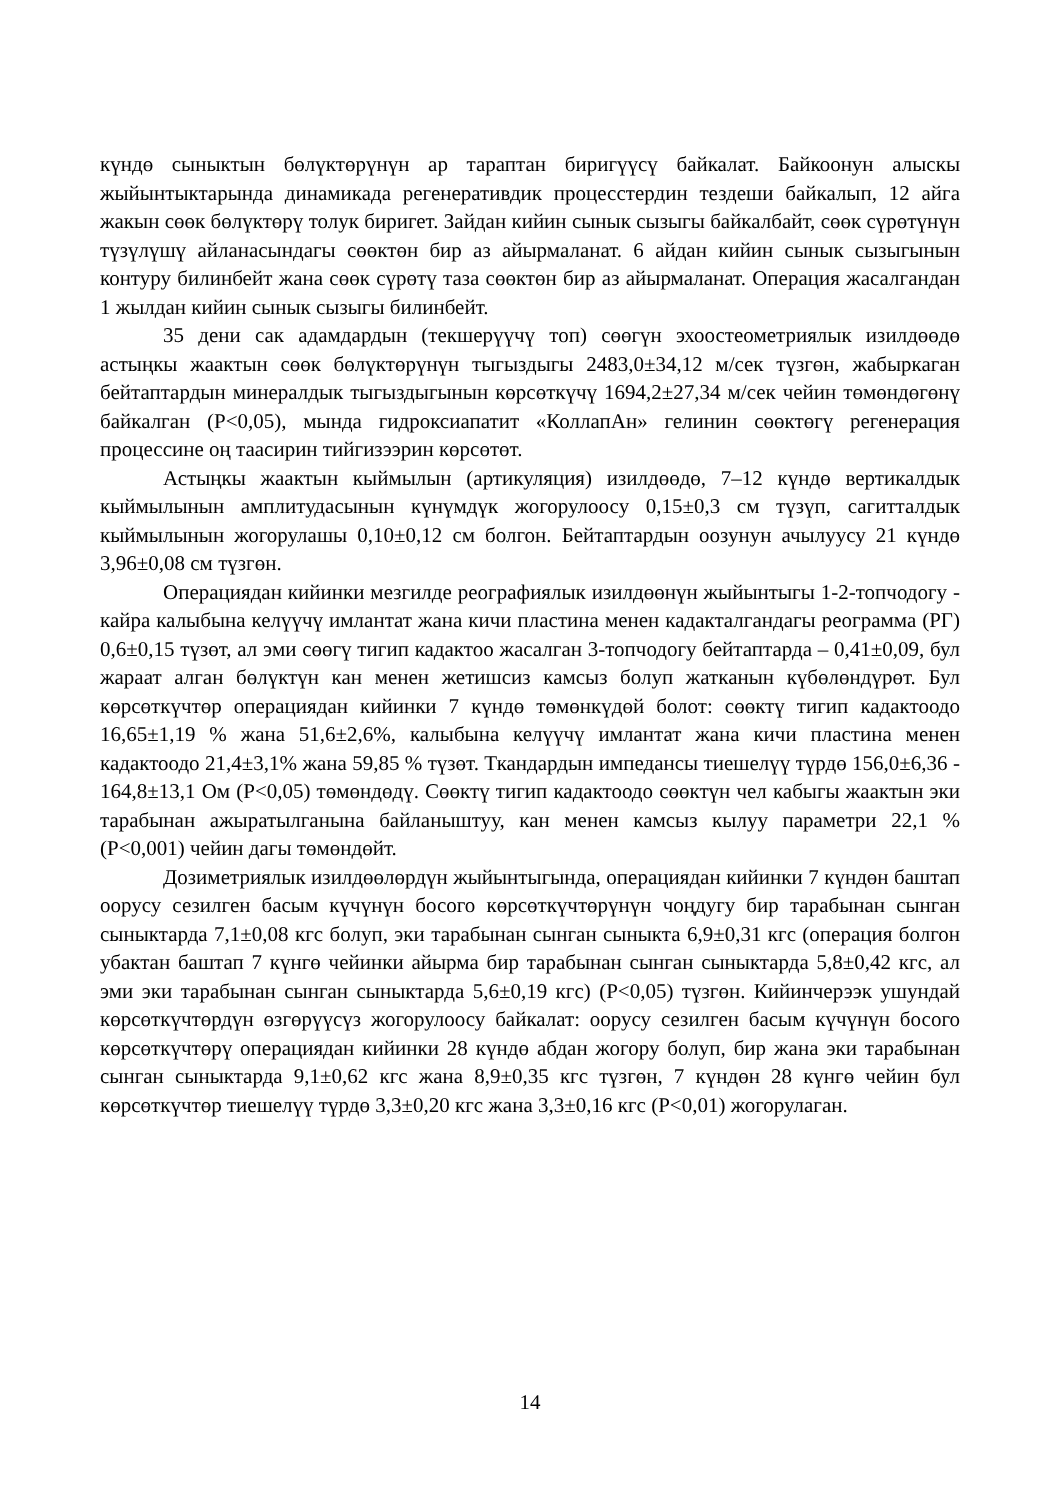күндө сыныктын бөлүктөрүнүн ар тараптан биригүүсү байкалат. Байкоонун алыскы жыйынтыктарында динамикада регенеративдик процесстердин тездеши байкалып, 12 айга жакын сөөк бөлүктөрү толук биригет. Зайдан кийин сынык сызыгы байкалбайт, сөөк сүрөтүнүн түзүлүшү айланасындагы сөөктөн бир аз айырмаланат. 6 айдан кийин сынык сызыгынын контуру билинбейт жана сөөк сүрөтү таза сөөктөн бир аз айырмаланат. Операция жасалгандан 1 жылдан кийин сынык сызыгы билинбейт.
35 дени сак адамдардын (текшерүүчү топ) сөөгүн эхоостеометриялык изилдөөдө астыңкы жаактын сөөк бөлүктөрүнүн тыгыздыгы 2483,0±34,12 м/сек түзгөн, жабыркаган бейтаптардын минералдык тыгыздыгынын көрсөткүчү 1694,2±27,34 м/сек чейин төмөндөгөнү байкалган (Р<0,05), мында гидроксиапатит «КоллапАн» гелинин сөөктөгү регенерация процессине оң таасирин тийгизээрин көрсөтөт.
Астыңкы жаактын кыймылын (артикуляция) изилдөөдө, 7–12 күндө вертикалдык кыймылынын амплитудасынын күнүмдүк жогорулоосу 0,15±0,3 см түзүп, сагитталдык кыймылынын жогорулашы 0,10±0,12 см болгон. Бейтаптардын оозунун ачылуусу 21 күндө 3,96±0,08 см түзгөн.
Операциядан кийинки мезгилде реографиялык изилдөөнүн жыйынтыгы 1-2-топчодогу - кайра калыбына келүүчү имлантат жана кичи пластина менен кадакталгандагы реограмма (РГ) 0,6±0,15 түзөт, ал эми сөөгү тигип кадактоо жасалган 3-топчодогу бейтаптарда – 0,41±0,09, бул жараат алган бөлүктүн кан менен жетишсиз камсыз болуп жатканын күбөлөндүрөт. Бул көрсөткүчтөр операциядан кийинки 7 күндө төмөнкүдөй болот: сөөктү тигип кадактоодо 16,65±1,19 % жана 51,6±2,6%, калыбына келүүчү имлантат жана кичи пластина менен кадактоодо 21,4±3,1% жана 59,85 % түзөт. Ткандардын импедансы тиешелүү түрдө 156,0±6,36 - 164,8±13,1 Ом (Р<0,05) төмөндөдү. Сөөктү тигип кадактоодо сөөктүн чел кабыгы жаактын эки тарабынан ажыратылганына байланыштуу, кан менен камсыз кылуу параметри 22,1 % (Р<0,001) чейин дагы төмөндөйт.
Дозиметриялык изилдөөлөрдүн жыйынтыгында, операциядан кийинки 7 күндөн баштап оорусу сезилген басым күчүнүн босого көрсөткүчтөрүнүн чоңдугу бир тарабынан сынган сыныктарда 7,1±0,08 кгс болуп, эки тарабынан сынган сыныкта 6,9±0,31 кгс (операция болгон убактан баштап 7 күнгө чейинки айырма бир тарабынан сынган сыныктарда 5,8±0,42 кгс, ал эми эки тарабынан сынган сыныктарда 5,6±0,19 кгс) (Р<0,05) түзгөн. Кийинчерээк ушундай көрсөткүчтөрдүн өзгөрүүсүз жогорулоосу байкалат: оорусу сезилген басым күчүнүн босого көрсөткүчтөрү операциядан кийинки 28 күндө абдан жогору болуп, бир жана эки тарабынан сынган сыныктарда 9,1±0,62 кгс жана 8,9±0,35 кгс түзгөн, 7 күндөн 28 күнгө чейин бул көрсөткүчтөр тиешелүү түрдө 3,3±0,20 кгс жана 3,3±0,16 кгс (Р<0,01) жогорулаган.
14